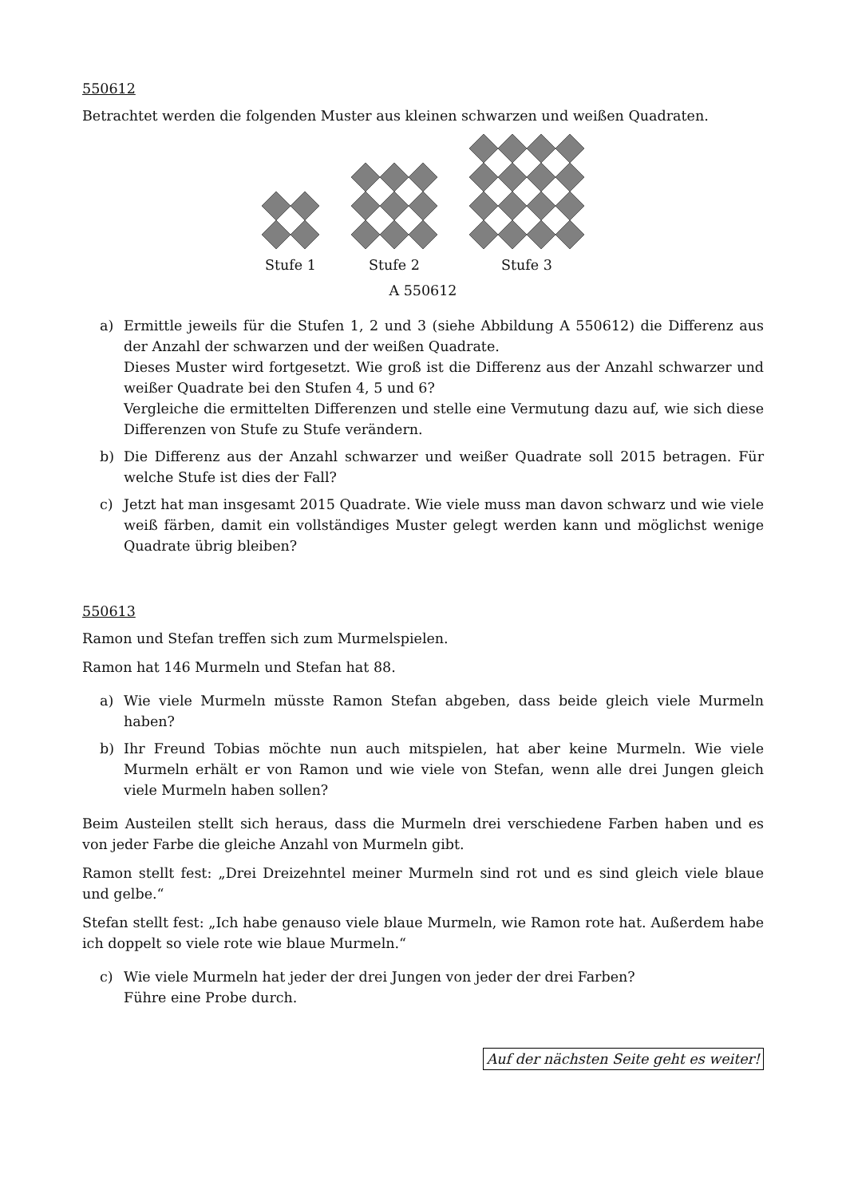550612
Betrachtet werden die folgenden Muster aus kleinen schwarzen und weißen Quadraten.
Stufe 1
Stufe 2
Stufe 3
A 550612
a) Ermittle jeweils für die Stufen 1, 2 und 3 (siehe Abbildung A 550612) die Differenz aus der Anzahl der schwarzen und der weißen Quadrate.
Dieses Muster wird fortgesetzt. Wie groß ist die Differenz aus der Anzahl schwarzer und weißer Quadrate bei den Stufen 4, 5 und 6?
Vergleiche die ermittelten Differenzen und stelle eine Vermutung dazu auf, wie sich diese Differenzen von Stufe zu Stufe verändern.
b) Die Differenz aus der Anzahl schwarzer und weißer Quadrate soll 2015 betragen. Für welche Stufe ist dies der Fall?
c) Jetzt hat man insgesamt 2015 Quadrate. Wie viele muss man davon schwarz und wie viele weiß färben, damit ein vollständiges Muster gelegt werden kann und möglichst wenige Quadrate übrig bleiben?
550613
Ramon und Stefan treffen sich zum Murmelspielen.
Ramon hat 146 Murmeln und Stefan hat 88.
a) Wie viele Murmeln müsste Ramon Stefan abgeben, dass beide gleich viele Murmeln haben?
b) Ihr Freund Tobias möchte nun auch mitspielen, hat aber keine Murmeln. Wie viele Murmeln erhält er von Ramon und wie viele von Stefan, wenn alle drei Jungen gleich viele Murmeln haben sollen?
Beim Austeilen stellt sich heraus, dass die Murmeln drei verschiedene Farben haben und es von jeder Farbe die gleiche Anzahl von Murmeln gibt.
Ramon stellt fest: „Drei Dreizehntel meiner Murmeln sind rot und es sind gleich viele blaue und gelbe.“
Stefan stellt fest: „Ich habe genauso viele blaue Murmeln, wie Ramon rote hat. Außerdem habe ich doppelt so viele rote wie blaue Murmeln.“
c) Wie viele Murmeln hat jeder der drei Jungen von jeder der drei Farben?
Führe eine Probe durch.
Auf der nächsten Seite geht es weiter!